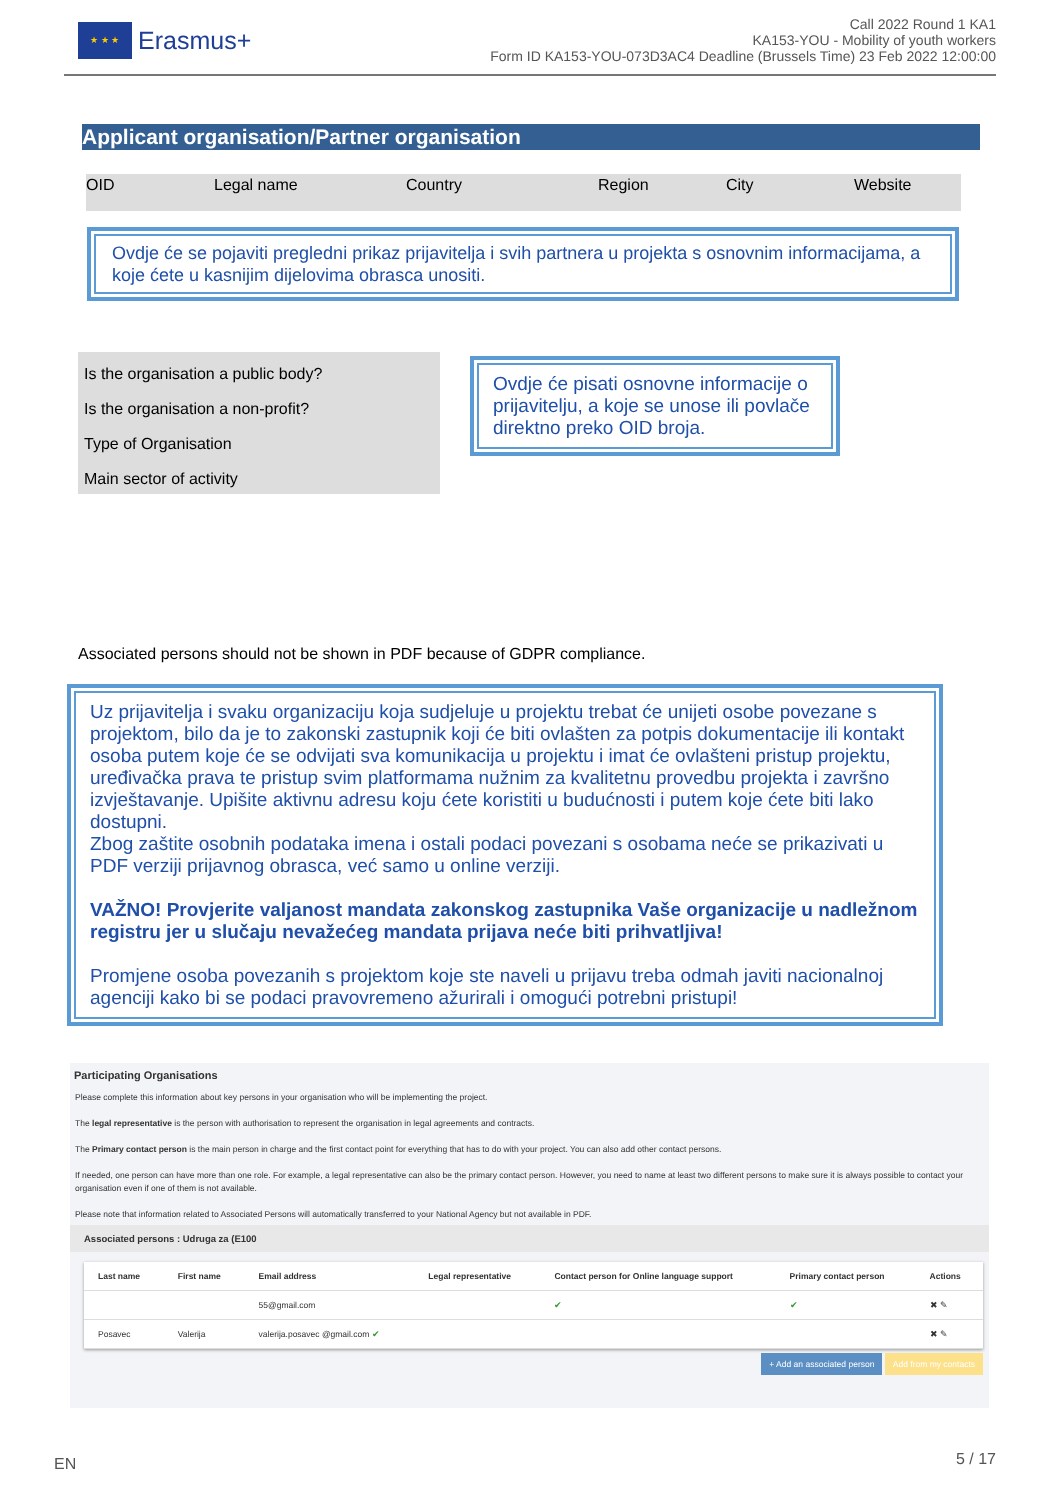★ ★ ★
Erasmus+
Call 2022 Round 1 KA1
KA153-YOU - Mobility of youth workers
Form ID KA153-YOU-073D3AC4 Deadline (Brussels Time) 23 Feb 2022 12:00:00
Applicant organisation/Partner organisation
OID Legal name Country Region City Website
Ovdje će se pojaviti pregledni prikaz prijavitelja i svih partnera u projekta s osnovnim informacijama, a koje ćete u kasnijim dijelovima obrasca unositi.
Is the organisation a public body?
Is the organisation a non-profit?
Type of Organisation
Main sector of activity
Ovdje će pisati osnovne informacije o prijavitelju, a koje se unose ili povlače direktno preko OID broja.
Associated persons should not be shown in PDF because of GDPR compliance.
Uz prijavitelja i svaku organizaciju koja sudjeluje u projektu trebat će unijeti osobe povezane s projektom, bilo da je to zakonski zastupnik koji će biti ovlašten za potpis dokumentacije ili kontakt osoba putem koje će se odvijati sva komunikacija u projektu i imat će ovlašteni pristup projektu, uređivačka prava te pristup svim platformama nužnim za kvalitetnu provedbu projekta i završno izvještavanje. Upišite aktivnu adresu koju ćete koristiti u budućnosti i putem koje ćete biti lako dostupni.
Zbog zaštite osobnih podataka imena i ostali podaci povezani s osobama neće se prikazivati u PDF verziji prijavnog obrasca, već samo u online verziji.
VAŽNO! Provjerite valjanost mandata zakonskog zastupnika Vaše organizacije u nadležnom registru jer u slučaju nevažećeg mandata prijava neće biti prihvatljiva!
Promjene osoba povezanih s projektom koje ste naveli u prijavu treba odmah javiti nacionalnoj agenciji kako bi se podaci pravovremeno ažurirali i omogući potrebni pristupi!
Participating Organisations
Please complete this information about key persons in your organisation who will be implementing the project.
The legal representative is the person with authorisation to represent the organisation in legal agreements and contracts.
The Primary contact person is the main person in charge and the first contact point for everything that has to do with your project. You can also add other contact persons.
If needed, one person can have more than one role. For example, a legal representative can also be the primary contact person. However, you need to name at least two different persons to make sure it is always possible to contact your organisation even if one of them is not available.
Please note that information related to Associated Persons will automatically transferred to your National Agency but not available in PDF.
Associated persons : Udruga za (E100
| Last name | First name | Email address | Legal representative | Contact person for Online language support | Primary contact person | Actions |
| --- | --- | --- | --- | --- | --- | --- |
| | | 55@gmail.com | | ✔ | ✔ | ✖ ✎ |
| Posavec | Valerija | valerija.posavec @gmail.com ✔ | | | | ✖ ✎ |
+ Add an associated person Add from my contacts
EN 5 / 17